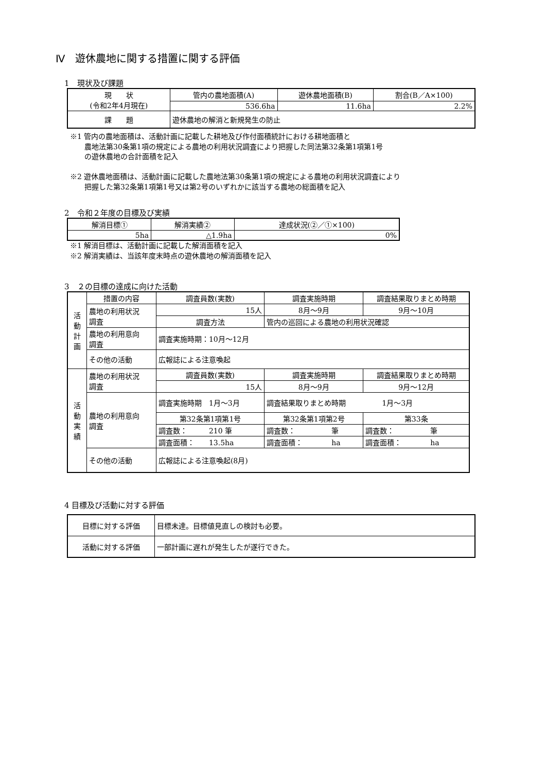Ⅳ　遊休農地に関する措置に関する評価
1　現状及び課題
| 現 状 (令和2年4月現在) | 管内の農地面積(A) | 遊休農地面積(B) | 割合(B／A×100) |
| --- | --- | --- | --- |
| | 536.6ha | 11.6ha | 2.2% |
| 課 題 | 遊休農地の解消と新規発生の防止 | | |
※1 管内の農地面積は、活動計画に記載した耕地及び作付面積統計における耕地面積と
　　農地法第30条第1項の規定による農地の利用状況調査により把握した同法第32条第1項第1号
　　の遊休農地の合計面積を記入
※2 遊休農地面積は、活動計画に記載した農地法第30条第1項の規定による農地の利用状況調査により
　　把握した第32条第1項第1号又は第2号のいずれかに該当する農地の総面積を記入
2　令和２年度の目標及び実績
| 解消目標① | 解消実績② | 達成状況(②／①×100) |
| --- | --- | --- |
| 5ha | △1.9ha | 0% |
※1 解消目標は、活動計画に記載した解消面積を記入
※2 解消実績は、当該年度末時点の遊休農地の解消面積を記入
3　２の目標の達成に向けた活動
| 活 動 計 画 | 措置の内容 | 調査員数(実数) | | 調査実施時期 | 調査結果取りまとめ時期 |
| | 農地の利用状況 調査 | 15人 | | 8月～9月 | 9月～10月 |
| | | 調査方法 | 管内の巡回による農地の利用状況確認 | | |
| | 農地の利用意向 調査 | 調査実施時期：10月～12月 | | | |
| | その他の活動 | 広報誌による注意喚起 | | | |
| 活 動 実 績 | 農地の利用状況 調査 | 調査員数(実数) | | 調査実施時期 | 調査結果取りまとめ時期 |
| | | 15人 | | 8月～9月 | 9月～12月 |
| | 農地の利用意向 調査 | 調査実施時期 1月～3月 | | 調査結果取りまとめ時期 1月～3月 | |
| | | 第32条第1項第1号 | | 第32条第1項第2号 | 第33条 |
| | | 調査数： 210 筆 | | 調査数： 筆 | 調査数： 筆 |
| | | 調査面積： 13.5ha | | 調査面積： ha | 調査面積： ha |
| | その他の活動 | 広報誌による注意喚起(8月) | | | |
4 目標及び活動に対する評価
| 目標に対する評価 | 目標未達。目標値見直しの検討も必要。 |
| 活動に対する評価 | 一部計画に遅れが発生したが遂行できた。 |